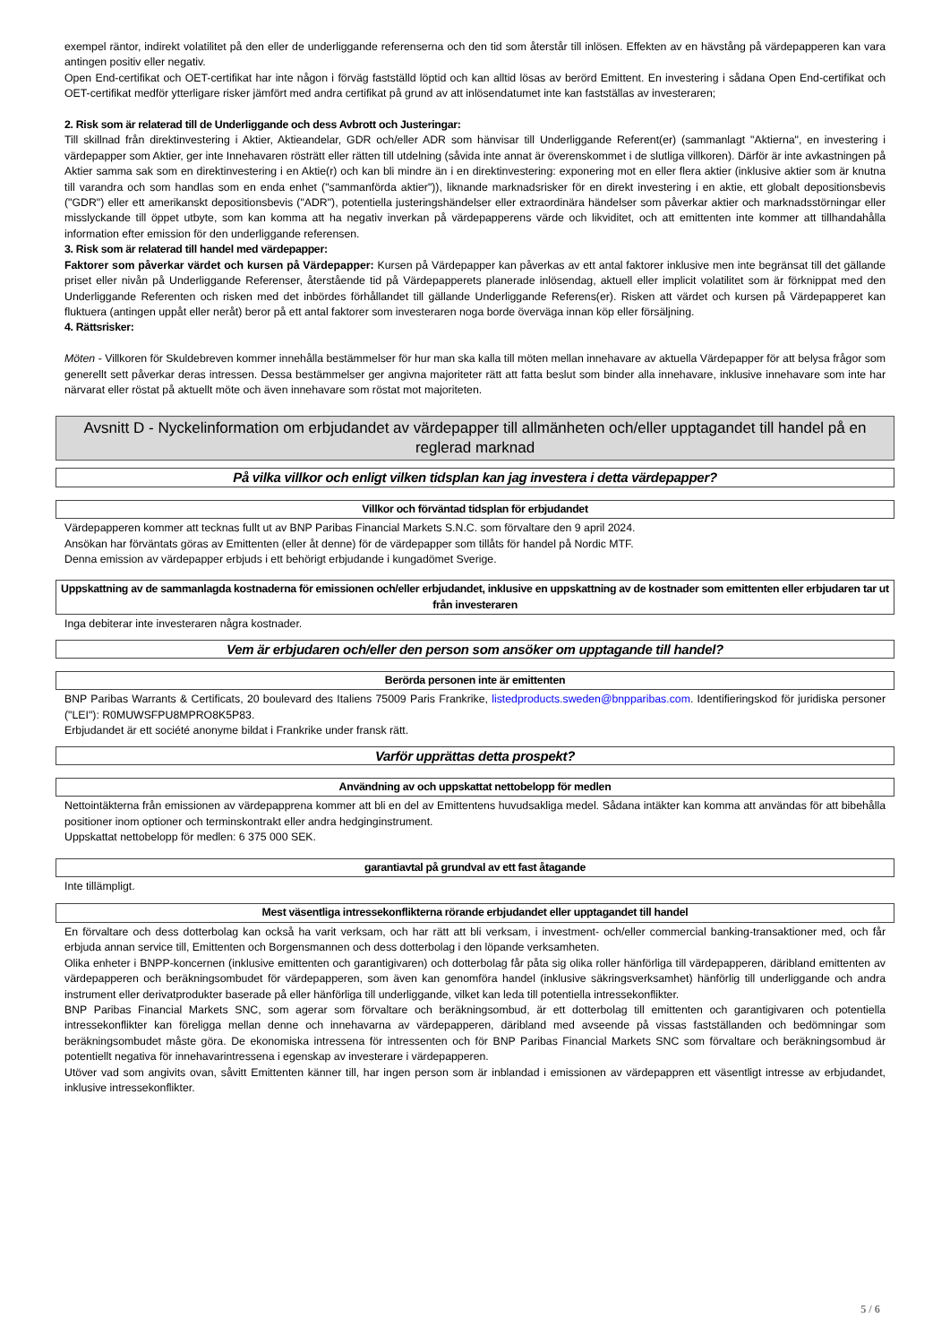exempel räntor, indirekt volatilitet på den eller de underliggande referenserna och den tid som återstår till inlösen. Effekten av en hävstång på värdepapperen kan vara antingen positiv eller negativ.
Open End-certifikat och OET-certifikat har inte någon i förväg fastställd löptid och kan alltid lösas av berörd Emittent. En investering i sådana Open End-certifikat och OET-certifikat medför ytterligare risker jämfört med andra certifikat på grund av att inlösendatumet inte kan fastställas av investeraren;
2. Risk som är relaterad till de Underliggande och dess Avbrott och Justeringar:
Till skillnad från direktinvestering i Aktier, Aktieandelar, GDR och/eller ADR som hänvisar till Underliggande Referent(er) (sammanlagt "Aktierna", en investering i värdepapper som Aktier, ger inte Innehavaren rösträtt eller rätten till utdelning (såvida inte annat är överenskommet i de slutliga villkoren). Därför är inte avkastningen på Aktier samma sak som en direktinvestering i en Aktie(r) och kan bli mindre än i en direktinvestering: exponering mot en eller flera aktier (inklusive aktier som är knutna till varandra och som handlas som en enda enhet ("sammanförda aktier")), liknande marknadsrisker för en direkt investering i en aktie, ett globalt depositionsbevis ("GDR") eller ett amerikanskt depositionsbevis ("ADR"), potentiella justeringshändelser eller extraordinära händelser som påverkar aktier och marknadsstörningar eller misslyckande till öppet utbyte, som kan komma att ha negativ inverkan på värdepapperens värde och likviditet, och att emittenten inte kommer att tillhandahålla information efter emission för den underliggande referensen.
3. Risk som är relaterad till handel med värdepapper:
Faktorer som påverkar värdet och kursen på Värdepapper: Kursen på Värdepapper kan påverkas av ett antal faktorer inklusive men inte begränsat till det gällande priset eller nivån på Underliggande Referenser, återstående tid på Värdepapperets planerade inlösendag, aktuell eller implicit volatilitet som är förknippat med den Underliggande Referenten och risken med det inbördes förhållandet till gällande Underliggande Referens(er). Risken att värdet och kursen på Värdepapperet kan fluktuera (antingen uppåt eller neråt) beror på ett antal faktorer som investeraren noga borde överväga innan köp eller försäljning.
4. Rättsrisker:
Möten - Villkoren för Skuldebreven kommer innehålla bestämmelser för hur man ska kalla till möten mellan innehavare av aktuella Värdepapper för att belysa frågor som generellt sett påverkar deras intressen. Dessa bestämmelser ger angivna majoriteter rätt att fatta beslut som binder alla innehavare, inklusive innehavare som inte har närvarat eller röstat på aktuellt möte och även innehavare som röstat mot majoriteten.
Avsnitt D - Nyckelinformation om erbjudandet av värdepapper till allmänheten och/eller upptagandet till handel på en reglerad marknad
På vilka villkor och enligt vilken tidsplan kan jag investera i detta värdepapper?
Villkor och förväntad tidsplan för erbjudandet
Värdepapperen kommer att tecknas fullt ut av BNP Paribas Financial Markets S.N.C. som förvaltare den 9 april 2024.
Ansökan har förväntats göras av Emittenten (eller åt denne) för de värdepapper som tillåts för handel på Nordic MTF.
Denna emission av värdepapper erbjuds i ett behörigt erbjudande i kungadömet Sverige.
Uppskattning av de sammanlagda kostnaderna för emissionen och/eller erbjudandet, inklusive en uppskattning av de kostnader som emittenten eller erbjudaren tar ut från investeraren
Inga debiterar inte investeraren några kostnader.
Vem är erbjudaren och/eller den person som ansöker om upptagande till handel?
Berörda personen inte är emittenten
BNP Paribas Warrants & Certificats, 20 boulevard des Italiens 75009 Paris Frankrike, listedproducts.sweden@bnpparibas.com. Identifieringskod för juridiska personer ("LEI"): R0MUWSFPU8MPRO8K5P83.
Erbjudandet är ett société anonyme bildat i Frankrike under fransk rätt.
Varför upprättas detta prospekt?
Användning av och uppskattat nettobelopp för medlen
Nettointäkterna från emissionen av värdepapprena kommer att bli en del av Emittentens huvudsakliga medel. Sådana intäkter kan komma att användas för att bibehålla positioner inom optioner och terminskontrakt eller andra hedginginstrument.
Uppskattat nettobelopp för medlen: 6 375 000 SEK.
garantiavtal på grundval av ett fast åtagande
Inte tillämpligt.
Mest väsentliga intressekonflikterna rörande erbjudandet eller upptagandet till handel
En förvaltare och dess dotterbolag kan också ha varit verksam, och har rätt att bli verksam, i investment- och/eller commercial banking-transaktioner med, och får erbjuda annan service till, Emittenten och Borgensmannen och dess dotterbolag i den löpande verksamheten.
Olika enheter i BNPP-koncernen (inklusive emittenten och garantigivaren) och dotterbolag får påta sig olika roller hänförliga till värdepapperen, däribland emittenten av värdepapperen och beräkningsombudet för värdepapperen, som även kan genomföra handel (inklusive säkringsverksamhet) hänförlig till underliggande och andra instrument eller derivatprodukter baserade på eller hänförliga till underliggande, vilket kan leda till potentiella intressekonflikter.
BNP Paribas Financial Markets SNC, som agerar som förvaltare och beräkningsombud, är ett dotterbolag till emittenten och garantigivaren och potentiella intressekonflikter kan föreligga mellan denne och innehavarna av värdepapperen, däribland med avseende på vissas fastställanden och bedömningar som beräkningsombudet måste göra. De ekonomiska intressena för intressenten och för BNP Paribas Financial Markets SNC som förvaltare och beräkningsombud är potentiellt negativa för innehavarintressena i egenskap av investerare i värdepapperen.
Utöver vad som angivits ovan, såvitt Emittenten känner till, har ingen person som är inblandad i emissionen av värdepappren ett väsentligt intresse av erbjudandet, inklusive intressekonflikter.
5 / 6